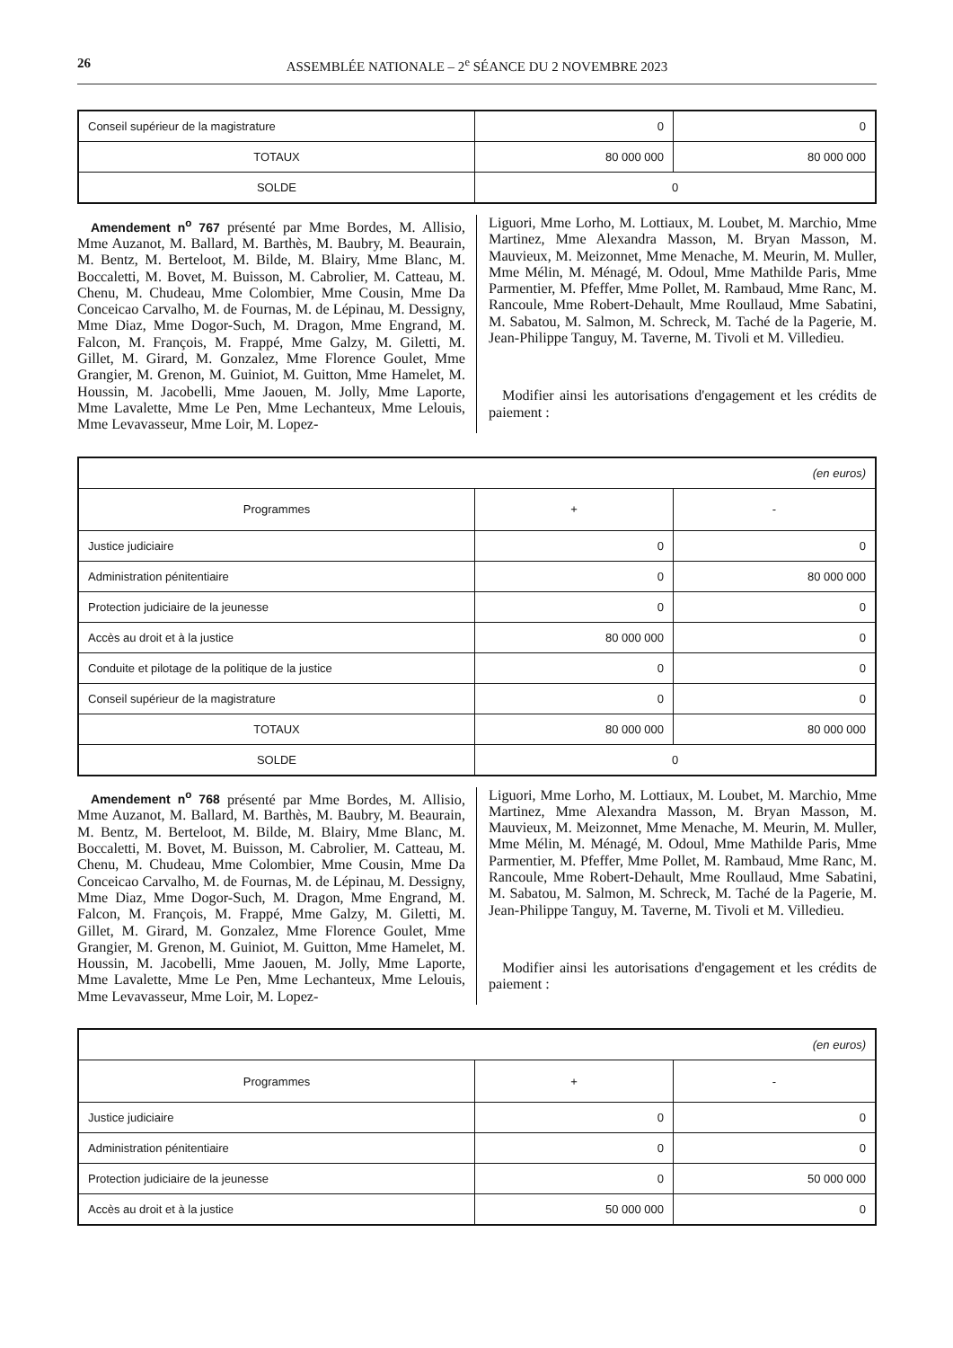26 ASSEMBLÉE NATIONALE – 2<sup>e</sup> SÉANCE DU 2 NOVEMBRE 2023
| Conseil supérieur de la magistrature | 0 | 0 |
| TOTAUX | 80 000 000 | 80 000 000 |
| SOLDE | 0 | |
Amendement n<sup>o</sup> 767 présenté par Mme Bordes, M. Allisio, Mme Auzanot, M. Ballard, M. Barthès, M. Baubry, M. Beaurain, M. Bentz, M. Berteloot, M. Bilde, M. Blairy, Mme Blanc, M. Boccaletti, M. Bovet, M. Buisson, M. Cabrolier, M. Catteau, M. Chenu, M. Chudeau, Mme Colombier, Mme Cousin, Mme Da Conceicao Carvalho, M. de Fournas, M. de Lépinau, M. Dessigny, Mme Diaz, Mme Dogor-Such, M. Dragon, Mme Engrand, M. Falcon, M. François, M. Frappé, Mme Galzy, M. Giletti, M. Gillet, M. Girard, M. Gonzalez, Mme Florence Goulet, Mme Grangier, M. Grenon, M. Guiniot, M. Guitton, Mme Hamelet, M. Houssin, M. Jacobelli, Mme Jaouen, M. Jolly, Mme Laporte, Mme Lavalette, Mme Le Pen, Mme Lechanteux, Mme Lelouis, Mme Levavasseur, Mme Loir, M. Lopez-
Liguori, Mme Lorho, M. Lottiaux, M. Loubet, M. Marchio, Mme Martinez, Mme Alexandra Masson, M. Bryan Masson, M. Mauvieux, M. Meizonnet, Mme Menache, M. Meurin, M. Muller, Mme Mélin, M. Ménagé, M. Odoul, Mme Mathilde Paris, Mme Parmentier, M. Pfeffer, Mme Pollet, M. Rambaud, Mme Ranc, M. Rancoule, Mme Robert-Dehault, Mme Roullaud, Mme Sabatini, M. Sabatou, M. Salmon, M. Schreck, M. Taché de la Pagerie, M. Jean-Philippe Tanguy, M. Taverne, M. Tivoli et M. Villedieu.
Modifier ainsi les autorisations d'engagement et les crédits de paiement :
| (en euros) | | |
| Programmes | + | - |
| Justice judiciaire | 0 | 0 |
| Administration pénitentiaire | 0 | 80 000 000 |
| Protection judiciaire de la jeunesse | 0 | 0 |
| Accès au droit et à la justice | 80 000 000 | 0 |
| Conduite et pilotage de la politique de la justice | 0 | 0 |
| Conseil supérieur de la magistrature | 0 | 0 |
| TOTAUX | 80 000 000 | 80 000 000 |
| SOLDE | 0 | |
Amendement n<sup>o</sup> 768 présenté par Mme Bordes, M. Allisio, Mme Auzanot, M. Ballard, M. Barthès, M. Baubry, M. Beaurain, M. Bentz, M. Berteloot, M. Bilde, M. Blairy, Mme Blanc, M. Boccaletti, M. Bovet, M. Buisson, M. Cabrolier, M. Catteau, M. Chenu, M. Chudeau, Mme Colombier, Mme Cousin, Mme Da Conceicao Carvalho, M. de Fournas, M. de Lépinau, M. Dessigny, Mme Diaz, Mme Dogor-Such, M. Dragon, Mme Engrand, M. Falcon, M. François, M. Frappé, Mme Galzy, M. Giletti, M. Gillet, M. Girard, M. Gonzalez, Mme Florence Goulet, Mme Grangier, M. Grenon, M. Guiniot, M. Guitton, Mme Hamelet, M. Houssin, M. Jacobelli, Mme Jaouen, M. Jolly, Mme Laporte, Mme Lavalette, Mme Le Pen, Mme Lechanteux, Mme Lelouis, Mme Levavasseur, Mme Loir, M. Lopez-
Liguori, Mme Lorho, M. Lottiaux, M. Loubet, M. Marchio, Mme Martinez, Mme Alexandra Masson, M. Bryan Masson, M. Mauvieux, M. Meizonnet, Mme Menache, M. Meurin, M. Muller, Mme Mélin, M. Ménagé, M. Odoul, Mme Mathilde Paris, Mme Parmentier, M. Pfeffer, Mme Pollet, M. Rambaud, Mme Ranc, M. Rancoule, Mme Robert-Dehault, Mme Roullaud, Mme Sabatini, M. Sabatou, M. Salmon, M. Schreck, M. Taché de la Pagerie, M. Jean-Philippe Tanguy, M. Taverne, M. Tivoli et M. Villedieu.
Modifier ainsi les autorisations d'engagement et les crédits de paiement :
| (en euros) | | |
| Programmes | + | - |
| Justice judiciaire | 0 | 0 |
| Administration pénitentiaire | 0 | 0 |
| Protection judiciaire de la jeunesse | 0 | 50 000 000 |
| Accès au droit et à la justice | 50 000 000 | 0 |